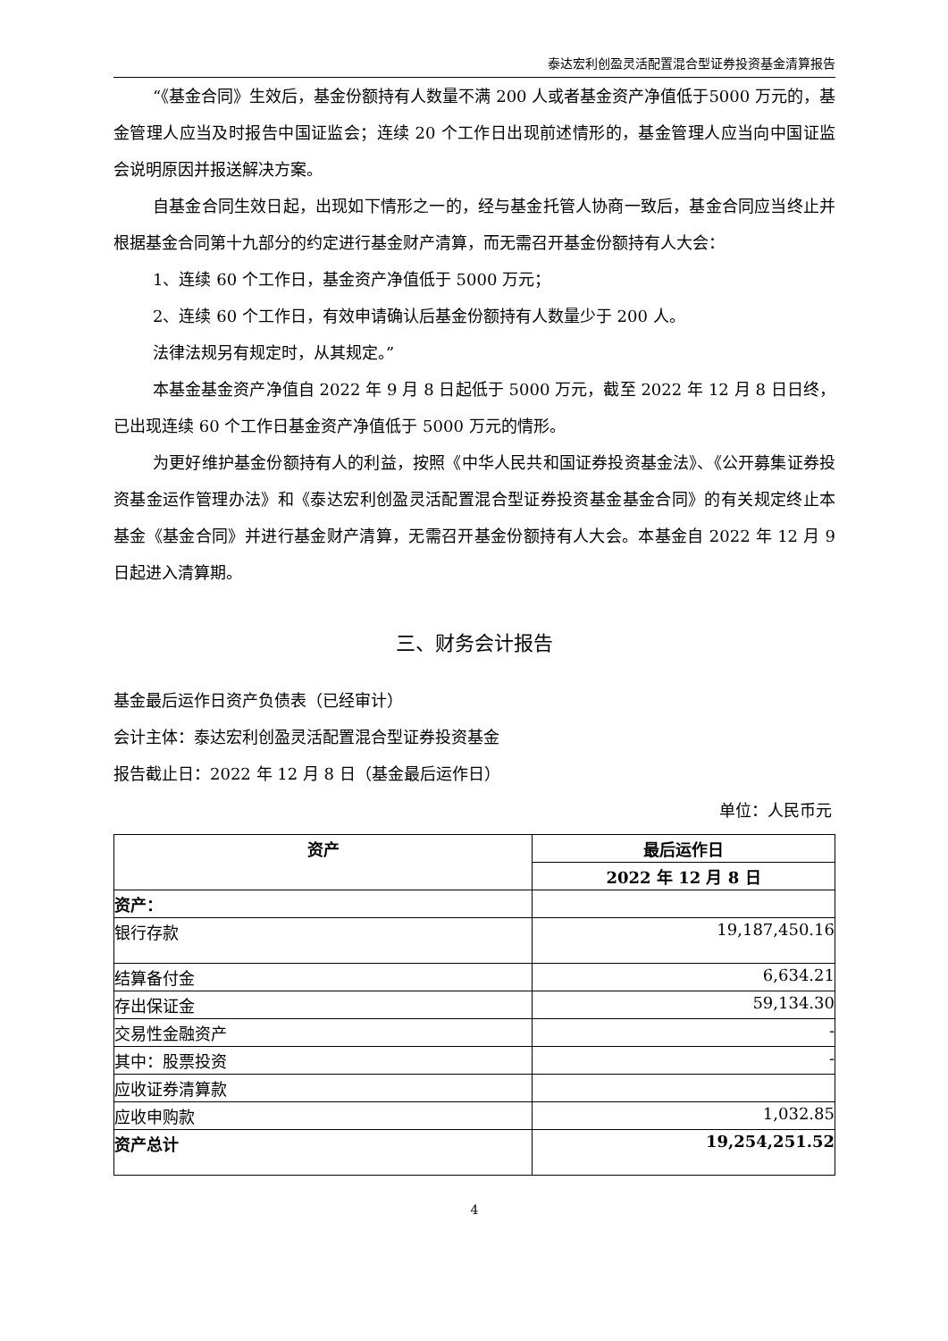泰达宏利创盈灵活配置混合型证券投资基金清算报告
“《基金合同》生效后，基金份额持有人数量不满 200 人或者基金资产净值低于5000 万元的，基金管理人应当及时报告中国证监会；连续 20 个工作日出现前述情形的，基金管理人应当向中国证监会说明原因并报送解决方案。
自基金合同生效日起，出现如下情形之一的，经与基金托管人协商一致后，基金合同应当终止并根据基金合同第十九部分的约定进行基金财产清算，而无需召开基金份额持有人大会：
1、连续 60 个工作日，基金资产净值低于 5000 万元；
2、连续 60 个工作日，有效申请确认后基金份额持有人数量少于 200 人。
法律法规另有规定时，从其规定。”
本基金基金资产净值自 2022 年 9 月 8 日起低于 5000 万元，截至 2022 年 12 月 8 日日终，已出现连续 60 个工作日基金资产净值低于 5000 万元的情形。
为更好维护基金份额持有人的利益，按照《中华人民共和国证券投资基金法》、《公开募集证券投资基金运作管理办法》和《泰达宏利创盈灵活配置混合型证券投资基金基金合同》的有关规定终止本基金《基金合同》并进行基金财产清算，无需召开基金份额持有人大会。本基金自 2022 年 12 月 9 日起进入清算期。
三、财务会计报告
基金最后运作日资产负债表（已经审计）
会计主体：泰达宏利创盈灵活配置混合型证券投资基金
报告截止日：2022 年 12 月 8 日（基金最后运作日）
单位：人民币元
| 资产 | 最后运作日 |
| --- | --- |
| | 2022 年 12 月 8 日 |
| 资产： | |
| 银行存款 | 19,187,450.16 |
| 结算备付金 | 6,634.21 |
| 存出保证金 | 59,134.30 |
| 交易性金融资产 | - |
| 其中：股票投资 | - |
| 应收证券清算款 | |
| 应收申购款 | 1,032.85 |
| 资产总计 | 19,254,251.52 |
4